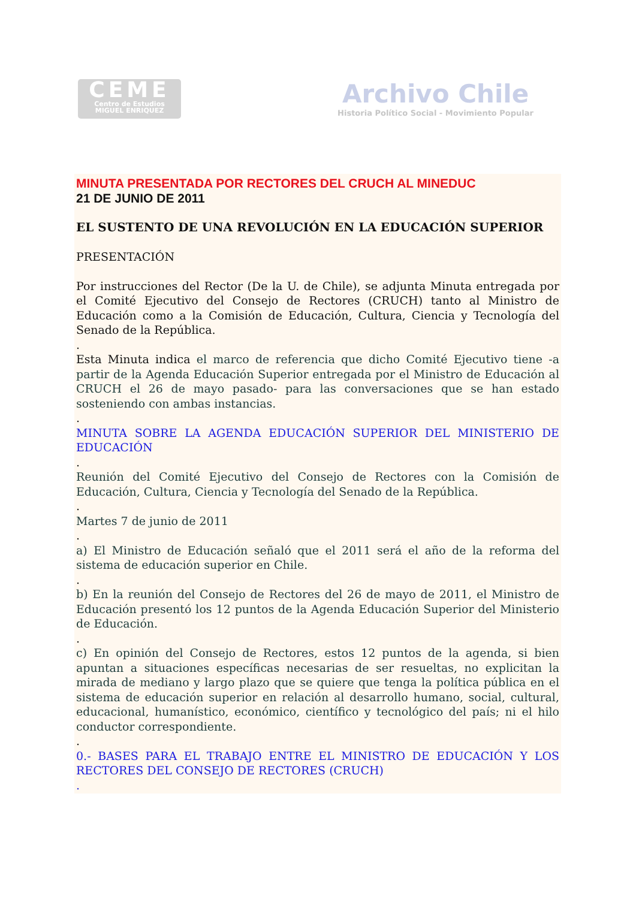CEME
Centro de Estudios
MIGUEL ENRIQUEZ
Archivo Chile
Historia Político Social - Movimiento Popular
MINUTA PRESENTADA POR RECTORES DEL CRUCH AL MINEDUC
21 DE JUNIO DE 2011
EL SUSTENTO DE UNA REVOLUCIÓN EN LA EDUCACIÓN SUPERIOR
PRESENTACIÓN
Por instrucciones del Rector (De la U. de Chile), se adjunta Minuta entregada por el Comité Ejecutivo del Consejo de Rectores (CRUCH) tanto al Ministro de Educación como a la Comisión de Educación, Cultura, Ciencia y Tecnología del Senado de la República.
.
Esta Minuta indica el marco de referencia que dicho Comité Ejecutivo tiene -a partir de la Agenda Educación Superior entregada por el Ministro de Educación al CRUCH el 26 de mayo pasado- para las conversaciones que se han estado sosteniendo con ambas instancias.
.
MINUTA SOBRE LA AGENDA EDUCACIÓN SUPERIOR DEL MINISTERIO DE EDUCACIÓN
.
Reunión del Comité Ejecutivo del Consejo de Rectores con la Comisión de Educación, Cultura, Ciencia y Tecnología del Senado de la República.
.
Martes 7 de junio de 2011
.
a) El Ministro de Educación señaló que el 2011 será el año de la reforma del sistema de educación superior en Chile.
.
b) En la reunión del Consejo de Rectores del 26 de mayo de 2011, el Ministro de Educación presentó los 12 puntos de la Agenda Educación Superior del Ministerio de Educación.
.
c) En opinión del Consejo de Rectores, estos 12 puntos de la agenda, si bien apuntan a situaciones específicas necesarias de ser resueltas, no explicitan la mirada de mediano y largo plazo que se quiere que tenga la política pública en el sistema de educación superior en relación al desarrollo humano, social, cultural, educacional, humanístico, económico, científico y tecnológico del país; ni el hilo conductor correspondiente.
.
0.- BASES PARA EL TRABAJO ENTRE EL MINISTRO DE EDUCACIÓN Y LOS RECTORES DEL CONSEJO DE RECTORES (CRUCH)
.